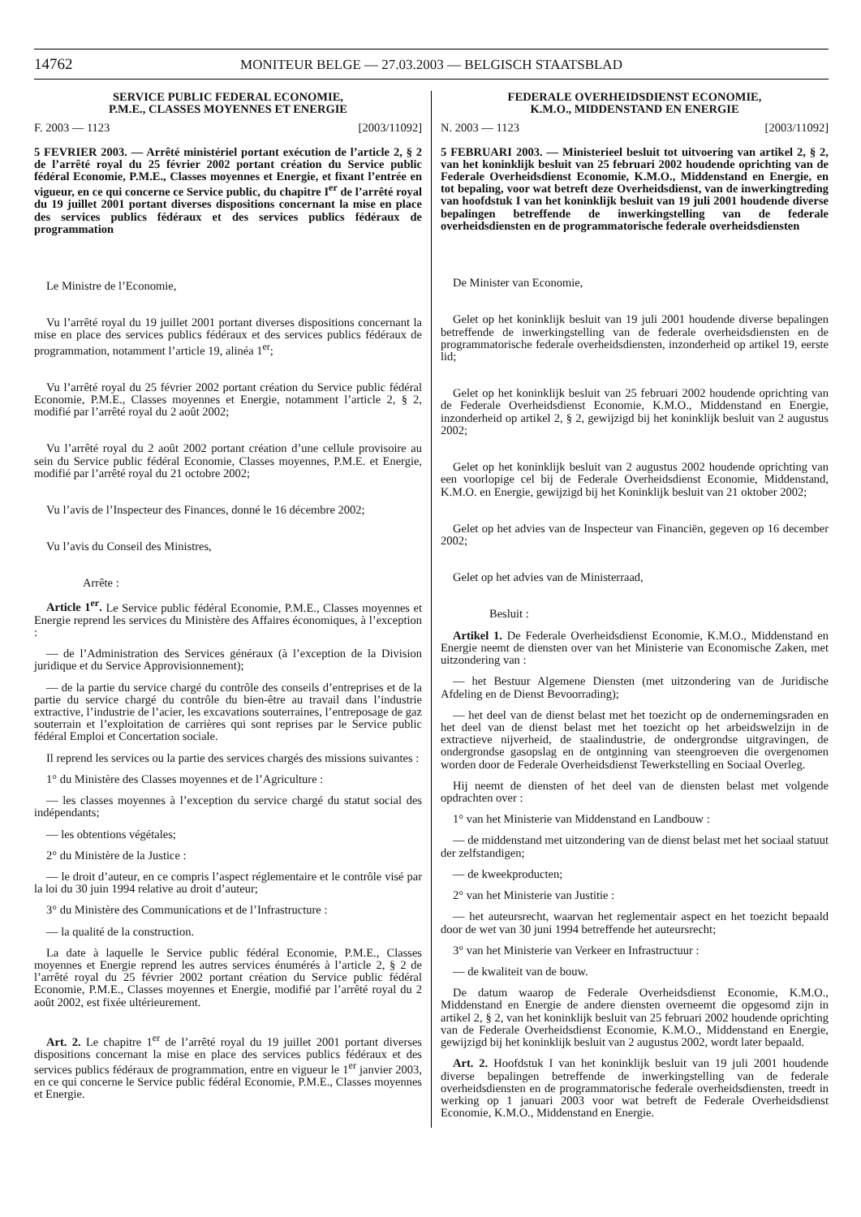14762 MONITEUR BELGE — 27.03.2003 — BELGISCH STAATSBLAD
SERVICE PUBLIC FEDERAL ECONOMIE,
P.M.E., CLASSES MOYENNES ET ENERGIE
F. 2003 — 1123 [2003/11092]
5 FEVRIER 2003. — Arrêté ministériel portant exécution de l’article 2, § 2 de l’arrêté royal du 25 février 2002 portant création du Service public fédéral Economie, P.M.E., Classes moyennes et Energie, et fixant l’entrée en vigueur, en ce qui concerne ce Service public, du chapitre I<sup>er</sup> de l’arrêté royal du 19 juillet 2001 portant diverses dispositions concernant la mise en place des services publics fédéraux et des services publics fédéraux de programmation
Le Ministre de l’Economie,
Vu l’arrêté royal du 19 juillet 2001 portant diverses dispositions concernant la mise en place des services publics fédéraux et des services publics fédéraux de programmation, notamment l’article 19, alinéa 1<sup>er</sup>;
Vu l’arrêté royal du 25 février 2002 portant création du Service public fédéral Economie, P.M.E., Classes moyennes et Energie, notamment l’article 2, § 2, modifié par l’arrêté royal du 2 août 2002;
Vu l’arrêté royal du 2 août 2002 portant création d’une cellule provisoire au sein du Service public fédéral Economie, Classes moyennes, P.M.E. et Energie, modifié par l’arrêté royal du 21 octobre 2002;
Vu l’avis de l’Inspecteur des Finances, donné le 16 décembre 2002;
Vu l’avis du Conseil des Ministres,
Arrête :
Article 1<sup>er</sup>. Le Service public fédéral Economie, P.M.E., Classes moyennes et Energie reprend les services du Ministère des Affaires économiques, à l’exception :
— de l’Administration des Services généraux (à l’exception de la Division juridique et du Service Approvisionnement);
— de la partie du service chargé du contrôle des conseils d’entreprises et de la partie du service chargé du contrôle du bien-être au travail dans l’industrie extractive, l’industrie de l’acier, les excavations souterraines, l’entreposage de gaz souterrain et l’exploitation de carrières qui sont reprises par le Service public fédéral Emploi et Concertation sociale.
Il reprend les services ou la partie des services chargés des missions suivantes :
1° du Ministère des Classes moyennes et de l’Agriculture :
— les classes moyennes à l’exception du service chargé du statut social des indépendants;
— les obtentions végétales;
2° du Ministère de la Justice :
— le droit d’auteur, en ce compris l’aspect réglementaire et le contrôle visé par la loi du 30 juin 1994 relative au droit d’auteur;
3° du Ministère des Communications et de l’Infrastructure :
— la qualité de la construction.
La date à laquelle le Service public fédéral Economie, P.M.E., Classes moyennes et Energie reprend les autres services énumérés à l’article 2, § 2 de l’arrêté royal du 25 février 2002 portant création du Service public fédéral Economie, P.M.E., Classes moyennes et Energie, modifié par l’arrêté royal du 2 août 2002, est fixée ultérieurement.
Art. 2. Le chapitre 1<sup>er</sup> de l’arrêté royal du 19 juillet 2001 portant diverses dispositions concernant la mise en place des services publics fédéraux et des services publics fédéraux de programmation, entre en vigueur le 1<sup>er</sup> janvier 2003, en ce qui concerne le Service public fédéral Economie, P.M.E., Classes moyennes et Energie.
FEDERALE OVERHEIDSDIENST ECONOMIE,
K.M.O., MIDDENSTAND EN ENERGIE
N. 2003 — 1123 [2003/11092]
5 FEBRUARI 2003. — Ministerieel besluit tot uitvoering van artikel 2, § 2, van het koninklijk besluit van 25 februari 2002 houdende oprichting van de Federale Overheidsdienst Economie, K.M.O., Middenstand en Energie, en tot bepaling, voor wat betreft deze Overheidsdienst, van de inwerkingtreding van hoofdstuk I van het koninklijk besluit van 19 juli 2001 houdende diverse bepalingen betreffende de inwerkingstelling van de federale overheidsdiensten en de programmatorische federale overheidsdiensten
De Minister van Economie,
Gelet op het koninklijk besluit van 19 juli 2001 houdende diverse bepalingen betreffende de inwerkingstelling van de federale overheidsdiensten en de programmatorische federale overheidsdiensten, inzonderheid op artikel 19, eerste lid;
Gelet op het koninklijk besluit van 25 februari 2002 houdende oprichting van de Federale Overheidsdienst Economie, K.M.O., Middenstand en Energie, inzonderheid op artikel 2, § 2, gewijzigd bij het koninklijk besluit van 2 augustus 2002;
Gelet op het koninklijk besluit van 2 augustus 2002 houdende oprichting van een voorlopige cel bij de Federale Overheidsdienst Economie, Middenstand, K.M.O. en Energie, gewijzigd bij het Koninklijk besluit van 21 oktober 2002;
Gelet op het advies van de Inspecteur van Financiën, gegeven op 16 december 2002;
Gelet op het advies van de Ministerraad,
Besluit :
Artikel 1. De Federale Overheidsdienst Economie, K.M.O., Middenstand en Energie neemt de diensten over van het Ministerie van Economische Zaken, met uitzondering van :
— het Bestuur Algemene Diensten (met uitzondering van de Juridische Afdeling en de Dienst Bevoorrading);
— het deel van de dienst belast met het toezicht op de ondernemingsraden en het deel van de dienst belast met het toezicht op het arbeidswelzijn in de extractieve nijverheid, de staalindustrie, de ondergrondse uitgravingen, de ondergrondse gasopslag en de ontginning van steengroeven die overgenomen worden door de Federale Overheidsdienst Tewerkstelling en Sociaal Overleg.
Hij neemt de diensten of het deel van de diensten belast met volgende opdrachten over :
1° van het Ministerie van Middenstand en Landbouw :
— de middenstand met uitzondering van de dienst belast met het sociaal statuut der zelfstandigen;
— de kweekproducten;
2° van het Ministerie van Justitie :
— het auteursrecht, waarvan het reglementair aspect en het toezicht bepaald door de wet van 30 juni 1994 betreffende het auteursrecht;
3° van het Ministerie van Verkeer en Infrastructuur :
— de kwaliteit van de bouw.
De datum waarop de Federale Overheidsdienst Economie, K.M.O., Middenstand en Energie de andere diensten overneemt die opgesomd zijn in artikel 2, § 2, van het koninklijk besluit van 25 februari 2002 houdende oprichting van de Federale Overheidsdienst Economie, K.M.O., Middenstand en Energie, gewijzigd bij het koninklijk besluit van 2 augustus 2002, wordt later bepaald.
Art. 2. Hoofdstuk I van het koninklijk besluit van 19 juli 2001 houdende diverse bepalingen betreffende de inwerkingstelling van de federale overheidsdiensten en de programmatorische federale overheidsdiensten, treedt in werking op 1 januari 2003 voor wat betreft de Federale Overheidsdienst Economie, K.M.O., Middenstand en Energie.